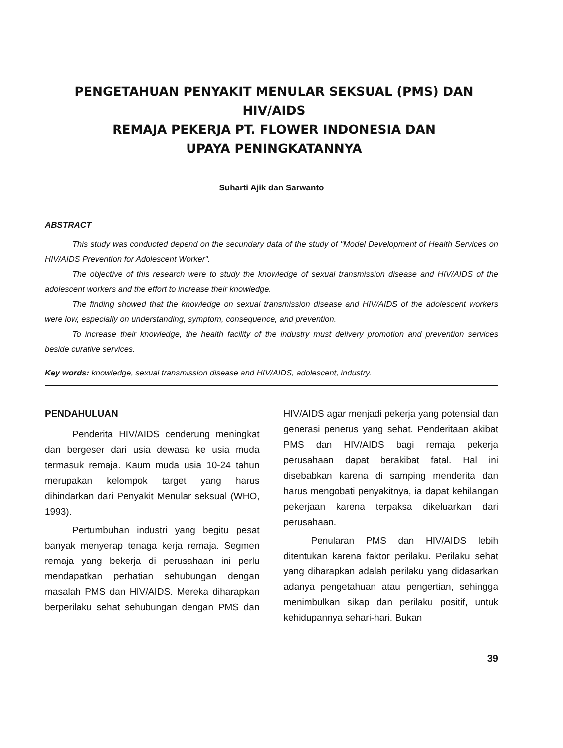PENGETAHUAN PENYAKIT MENULAR SEKSUAL (PMS) DAN HIV/AIDS
REMAJA PEKERJA PT. FLOWER INDONESIA DAN
UPAYA PENINGKATANNYA
Suharti Ajik dan Sarwanto
ABSTRACT
This study was conducted depend on the secundary data of the study of "Model Development of Health Services on HIV/AIDS Prevention for Adolescent Worker".
The objective of this research were to study the knowledge of sexual transmission disease and HIV/AIDS of the adolescent workers and the effort to increase their knowledge.
The finding showed that the knowledge on sexual transmission disease and HIV/AIDS of the adolescent workers were low, especially on understanding, symptom, consequence, and prevention.
To increase their knowledge, the health facility of the industry must delivery promotion and prevention services beside curative services.
Key words: knowledge, sexual transmission disease and HIV/AIDS, adolescent, industry.
PENDAHULUAN
Penderita HIV/AIDS cenderung meningkat dan bergeser dari usia dewasa ke usia muda termasuk remaja. Kaum muda usia 10-24 tahun merupakan kelompok target yang harus dihindarkan dari Penyakit Menular seksual (WHO, 1993).
Pertumbuhan industri yang begitu pesat banyak menyerap tenaga kerja remaja. Segmen remaja yang bekerja di perusahaan ini perlu mendapatkan perhatian sehubungan dengan masalah PMS dan HIV/AIDS. Mereka diharapkan berperilaku sehat sehubungan dengan PMS dan HIV/AIDS agar menjadi pekerja yang potensial dan generasi penerus yang sehat. Penderitaan akibat PMS dan HIV/AIDS bagi remaja pekerja perusahaan dapat berakibat fatal. Hal ini disebabkan karena di samping menderita dan harus mengobati penyakitnya, ia dapat kehilangan pekerjaan karena terpaksa dikeluarkan dari perusahaan.
Penularan PMS dan HIV/AIDS lebih ditentukan karena faktor perilaku. Perilaku sehat yang diharapkan adalah perilaku yang didasarkan adanya pengetahuan atau pengertian, sehingga menimbulkan sikap dan perilaku positif, untuk kehidupannya sehari-hari. Bukan
39